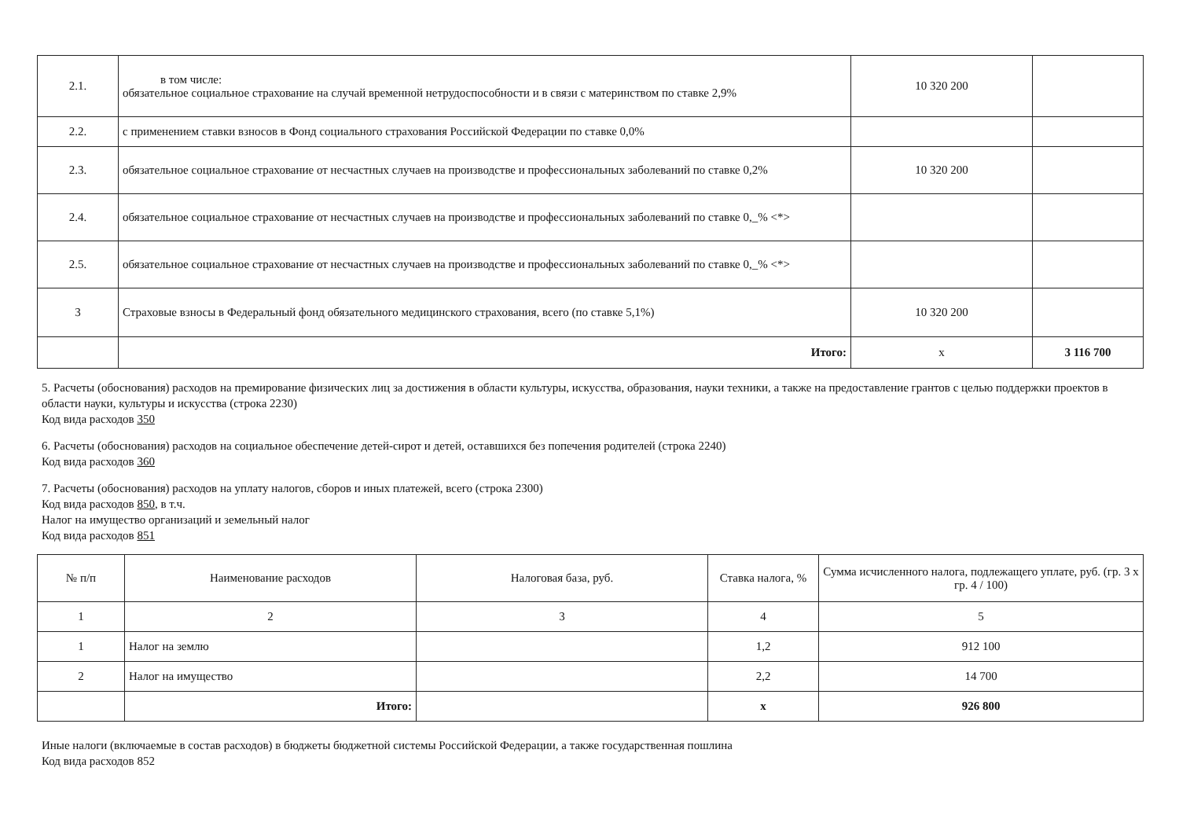| 2.1. | в том числе: обязательное социальное страхование на случай временной нетрудоспособности и в связи с материнством по ставке 2,9% | 10 320 200 | |
| 2.2. | с применением ставки взносов в Фонд социального страхования Российской Федерации по ставке 0,0% | | |
| 2.3. | обязательное социальное страхование от несчастных случаев на производстве и профессиональных заболеваний по ставке 0,2% | 10 320 200 | |
| 2.4. | обязательное социальное страхование от несчастных случаев на производстве и профессиональных заболеваний по ставке 0,_% <*> | | |
| 2.5. | обязательное социальное страхование от несчастных случаев на производстве и профессиональных заболеваний по ставке 0,_% <*> | | |
| 3 | Страховые взносы в Федеральный фонд обязательного медицинского страхования, всего (по ставке 5,1%) | 10 320 200 | |
| | Итого: | х | 3 116 700 |
5. Расчеты (обоснования) расходов на премирование физических лиц за достижения в области культуры, искусства, образования, науки техники, а также на предоставление грантов с целью поддержки проектов в области науки, культуры и искусства (строка 2230)
Код вида расходов 350
6. Расчеты (обоснования) расходов на социальное обеспечение детей-сирот и детей, оставшихся без попечения родителей (строка 2240)
Код вида расходов 360
7. Расчеты (обоснования) расходов на уплату налогов, сборов и иных платежей, всего (строка 2300)
Код вида расходов 850, в т.ч.
Налог на имущество организаций и земельный налог
Код вида расходов 851
| № п/п | Наименование расходов | Налоговая база, руб. | Ставка налога, % | Сумма исчисленного налога, подлежащего уплате, руб. (гр. 3 х гр. 4 / 100) |
| --- | --- | --- | --- | --- |
| 1 | 2 | 3 | 4 | 5 |
| 1 | Налог на землю | | 1,2 | 912 100 |
| 2 | Налог на имущество | | 2,2 | 14 700 |
| | Итого: | | х | 926 800 |
Иные налоги (включаемые в состав расходов) в бюджеты бюджетной системы Российской Федерации, а также государственная пошлина
Код вида расходов 852